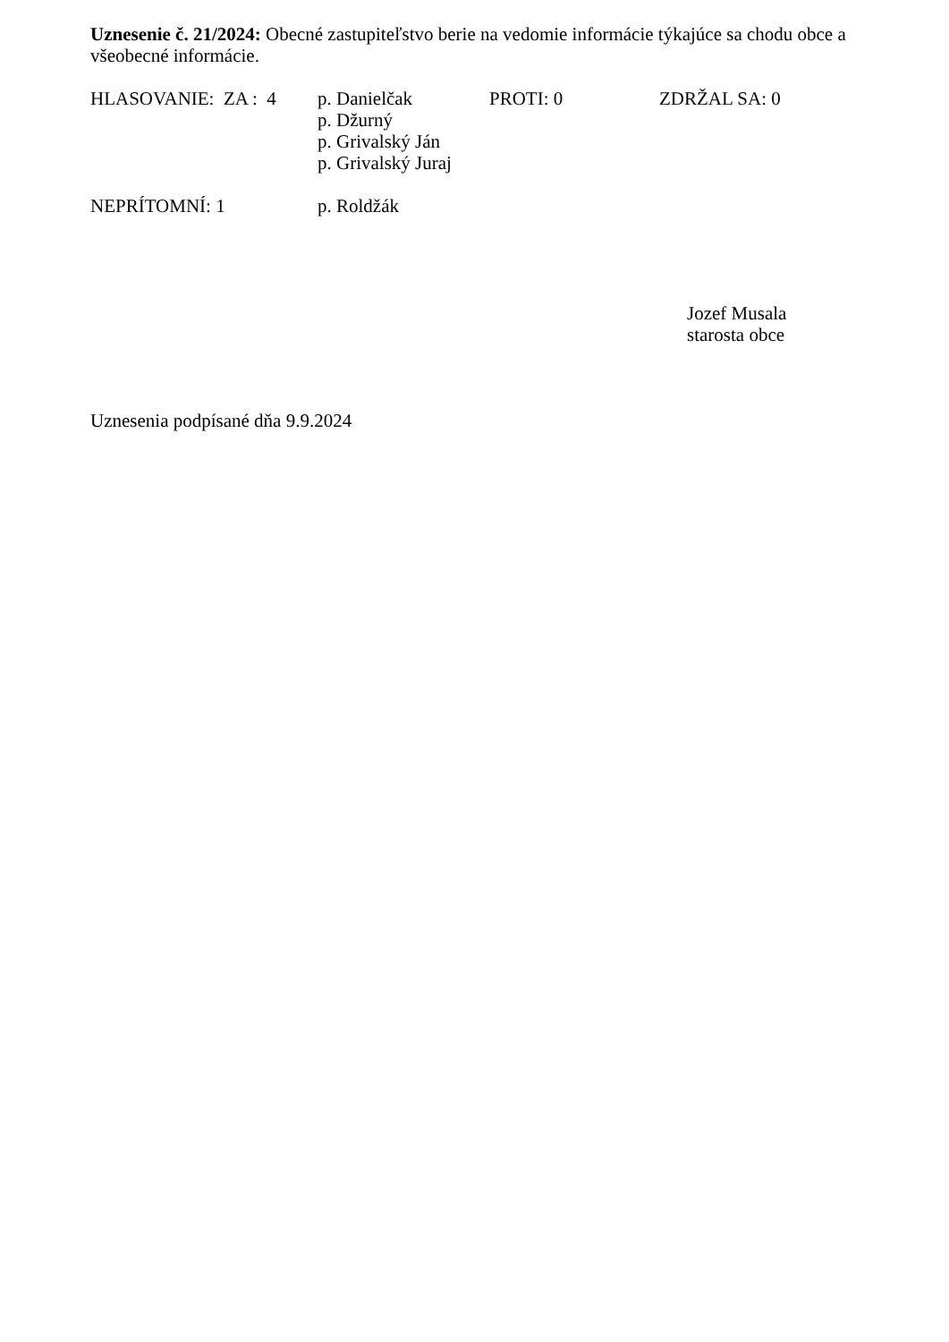Uznesenie č. 21/2024: Obecné zastupiteľstvo berie na vedomie informácie týkajúce sa chodu obce a všeobecné informácie.
HLASOVANIE: ZA : 4 p. Danielčak
p. Džurný
p. Grivalský Ján
p. Grivalský Juraj
PROTI: 0 ZDRŽAL SA: 0
NEPRÍTOMNÍ: 1 p. Roldžák
Jozef Musala
starosta obce
Uznesenia podpísané dňa 9.9.2024